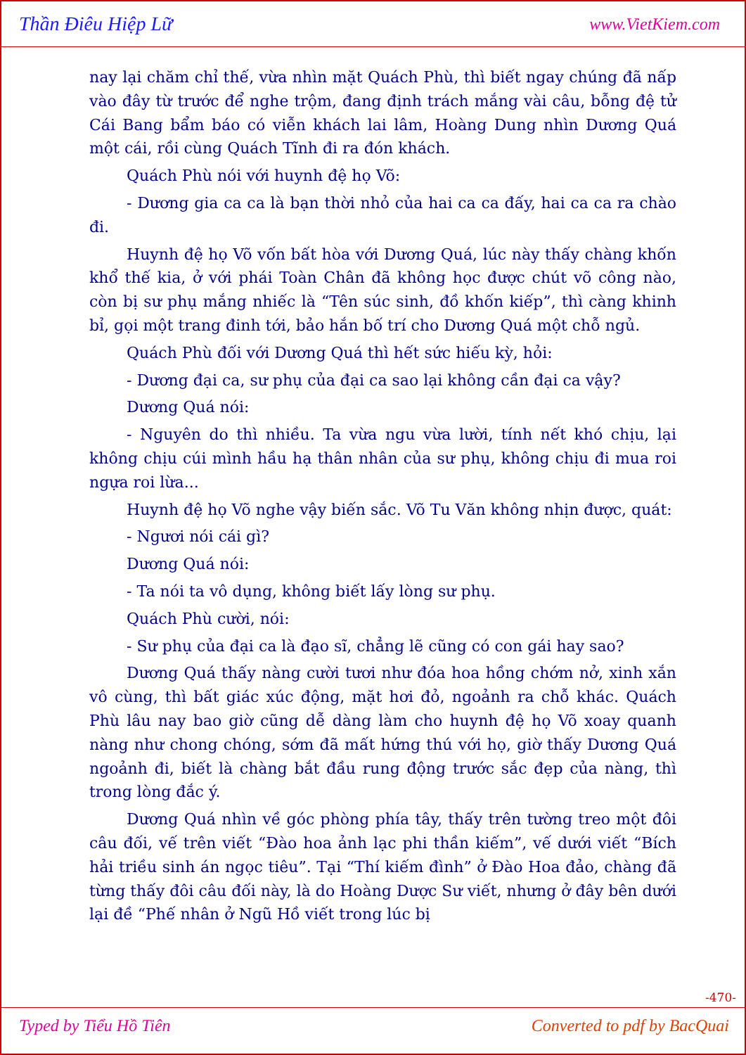Thần Điêu Hiệp Lữ www.VietKiem.com
nay lại chăm chỉ thế, vừa nhìn mặt Quách Phù, thì biết ngay chúng đã nấp vào đây từ trước để nghe trộm, đang định trách mắng vài câu, bỗng đệ tử Cái Bang bẩm báo có viễn khách lai lâm, Hoàng Dung nhìn Dương Quá một cái, rồi cùng Quách Tĩnh đi ra đón khách.
Quách Phù nói với huynh đệ họ Võ:
- Dương gia ca ca là bạn thời nhỏ của hai ca ca đấy, hai ca ca ra chào đi.
Huynh đệ họ Võ vốn bất hòa với Dương Quá, lúc này thấy chàng khốn khổ thế kia, ở với phái Toàn Chân đã không học được chút võ công nào, còn bị sư phụ mắng nhiếc là “Tên súc sinh, đồ khốn kiếp”, thì càng khinh bỉ, gọi một trang đinh tới, bảo hắn bố trí cho Dương Quá một chỗ ngủ.
Quách Phù đối với Dương Quá thì hết sức hiếu kỳ, hỏi:
- Dương đại ca, sư phụ của đại ca sao lại không cần đại ca vậy?
Dương Quá nói:
- Nguyên do thì nhiều. Ta vừa ngu vừa lười, tính nết khó chịu, lại không chịu cúi mình hầu hạ thân nhân của sư phụ, không chịu đi mua roi ngựa roi lừa...
Huynh đệ họ Võ nghe vậy biến sắc. Võ Tu Văn không nhịn được, quát:
- Ngươi nói cái gì?
Dương Quá nói:
- Ta nói ta vô dụng, không biết lấy lòng sư phụ.
Quách Phù cười, nói:
- Sư phụ của đại ca là đạo sĩ, chẳng lẽ cũng có con gái hay sao?
Dương Quá thấy nàng cười tươi như đóa hoa hồng chớm nở, xinh xắn vô cùng, thì bất giác xúc động, mặt hơi đỏ, ngoảnh ra chỗ khác. Quách Phù lâu nay bao giờ cũng dễ dàng làm cho huynh đệ họ Võ xoay quanh nàng như chong chóng, sớm đã mất hứng thú với họ, giờ thấy Dương Quá ngoảnh đi, biết là chàng bắt đầu rung động trước sắc đẹp của nàng, thì trong lòng đắc ý.
Dương Quá nhìn về góc phòng phía tây, thấy trên tường treo một đôi câu đối, vế trên viết “Đào hoa ảnh lạc phi thần kiếm”, vế dưới viết “Bích hải triều sinh án ngọc tiêu”. Tại “Thí kiếm đình” ở Đào Hoa đảo, chàng đã từng thấy đôi câu đối này, là do Hoàng Dược Sư viết, nhưng ở đây bên dưới lại đề “Phế nhân ở Ngũ Hồ viết trong lúc bị
-470-
Typed by Tiểu Hồ Tiên Converted to pdf by BacQuai